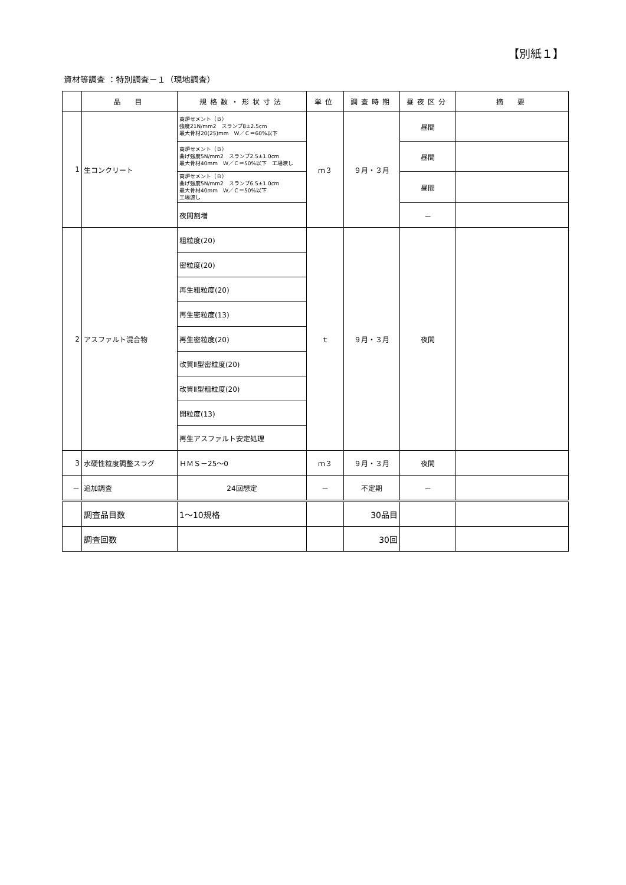【別紙１】
資材等調査 ：特別調査－１（現地調査）
| | 品 目 | 規格数・形状寸法 | 単位 | 調査時期 | 昼夜区分 | 摘 要 |
| --- | --- | --- | --- | --- | --- | --- |
| 1 | 生コンクリート | 高炉セメント（Ｂ） 強度21N/mm2 スランプ8±2.5cm 最大骨材20(25)mm Ｗ／Ｃ＝60%以下 | ｍ３ | ９月・３月 | 昼間 | |
| | | 高炉セメント（Ｂ） 曲げ強度5N/mm2 スランプ2.5±1.0cm 最大骨材40mm Ｗ／Ｃ＝50%以下 工場渡し | | | 昼間 | |
| | | 高炉セメント（Ｂ） 曲げ強度5N/mm2 スランプ6.5±1.0cm 最大骨材40mm Ｗ／Ｃ＝50%以下 工場渡し | | | 昼間 | |
| | | 夜間割増 | | | － | |
| 2 | アスファルト混合物 | 粗粒度(20) | ｔ | ９月・３月 | 夜間 | |
| | | 密粒度(20) | | | | |
| | | 再生粗粒度(20) | | | | |
| | | 再生密粒度(13) | | | | |
| | | 再生密粒度(20) | | | | |
| | | 改質Ⅱ型密粒度(20) | | | | |
| | | 改質Ⅱ型粗粒度(20) | | | | |
| | | 開粒度(13) | | | | |
| | | 再生アスファルト安定処理 | | | | |
| 3 | 水硬性粒度調整スラグ | ＨＭＳ－25～0 | ｍ３ | ９月・３月 | 夜間 | |
| － | 追加調査 | 24回想定 | － | 不定期 | － | |
| | 調査品目数 | 1～10規格 | | 30品目 | | |
| | 調査回数 | | | 30回 | | |